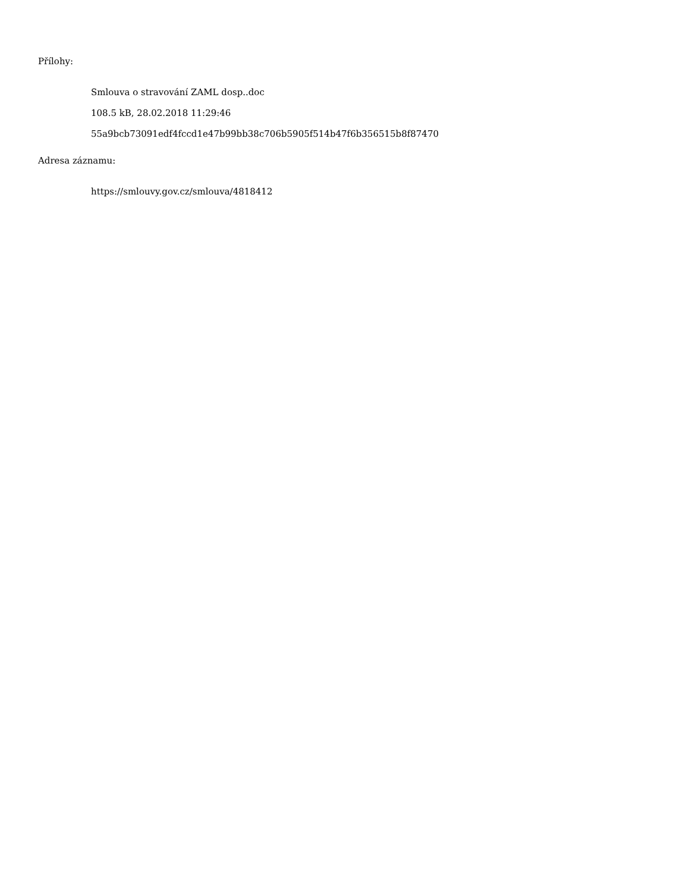Přílohy:
Smlouva o stravování ZAML dosp..doc
108.5 kB, 28.02.2018 11:29:46
55a9bcb73091edf4fccd1e47b99bb38c706b5905f514b47f6b356515b8f87470
Adresa záznamu:
https://smlouvy.gov.cz/smlouva/4818412